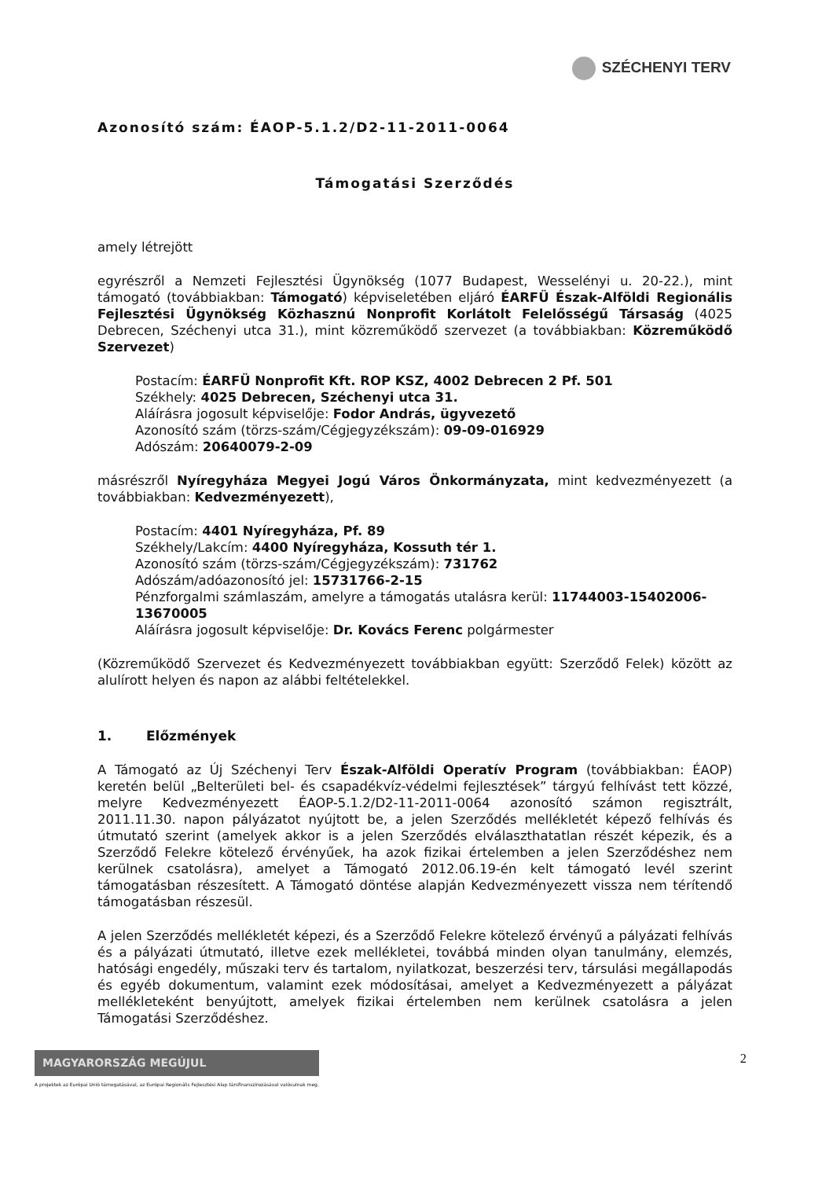SZÉCHENYI TERV
Azonosító szám: ÉAOP-5.1.2/D2-11-2011-0064
Támogatási Szerződés
amely létrejött
egyrészről a Nemzeti Fejlesztési Ügynökség (1077 Budapest, Wesselényi u. 20-22.), mint támogató (továbbiakban: Támogató) képviseletében eljáró ÉARFÜ Észak-Alföldi Regionális Fejlesztési Ügynökség Közhasznú Nonprofit Korlátolt Felelősségű Társaság (4025 Debrecen, Széchenyi utca 31.), mint közreműködő szervezet (a továbbiakban: Közreműködő Szervezet)
Postacím: ÉARFÜ Nonprofit Kft. ROP KSZ, 4002 Debrecen 2 Pf. 501
Székhely: 4025 Debrecen, Széchenyi utca 31.
Aláírásra jogosult képviselője: Fodor András, ügyvezető
Azonosító szám (törzs-szám/Cégjegyzékszám): 09-09-016929
Adószám: 20640079-2-09
másrészről Nyíregyháza Megyei Jogú Város Önkormányzata, mint kedvezményezett (a továbbiakban: Kedvezményezett),
Postacím: 4401 Nyíregyháza, Pf. 89
Székhely/Lakcím: 4400 Nyíregyháza, Kossuth tér 1.
Azonosító szám (törzs-szám/Cégjegyzékszám): 731762
Adószám/adóazonosító jel: 15731766-2-15
Pénzforgalmi számlaszám, amelyre a támogatás utalásra kerül: 11744003-15402006-13670005
Aláírásra jogosult képviselője: Dr. Kovács Ferenc polgármester
(Közreműködő Szervezet és Kedvezményezett továbbiakban együtt: Szerződő Felek) között az alulírott helyen és napon az alábbi feltételekkel.
1. Előzmények
A Támogató az Új Széchenyi Terv Észak-Alföldi Operatív Program (továbbiakban: ÉAOP) keretén belül „Belterületi bel- és csapadékvíz-védelmi fejlesztések” tárgyú felhívást tett közzé, melyre Kedvezményezett ÉAOP-5.1.2/D2-11-2011-0064 azonosító számon regisztrált, 2011.11.30. napon pályázatot nyújtott be, a jelen Szerződés mellékletét képező felhívás és útmutató szerint (amelyek akkor is a jelen Szerződés elválaszthatatlan részét képezik, és a Szerződő Felekre kötelező érvényűek, ha azok fizikai értelemben a jelen Szerződéshez nem kerülnek csatolásra), amelyet a Támogató 2012.06.19-én kelt támogató levél szerint támogatásban részesített. A Támogató döntése alapján Kedvezményezett vissza nem térítendő támogatásban részesül.
A jelen Szerződés mellékletét képezi, és a Szerződő Felekre kötelező érvényű a pályázati felhívás és a pályázati útmutató, illetve ezek mellékletei, továbbá minden olyan tanulmány, elemzés, hatósági engedély, műszaki terv és tartalom, nyilatkozat, beszerzési terv, társulási megállapodás és egyéb dokumentum, valamint ezek módosításai, amelyet a Kedvezményezett a pályázat mellékleteként benyújtott, amelyek fizikai értelemben nem kerülnek csatolásra a jelen Támogatási Szerződéshez.
MAGYARORSZÁG MEGÚJUL
A projektek az Európai Unió támogatásával, az Európai Regionális Fejlesztési Alap társfinanszírozásával valósulnak meg.
2